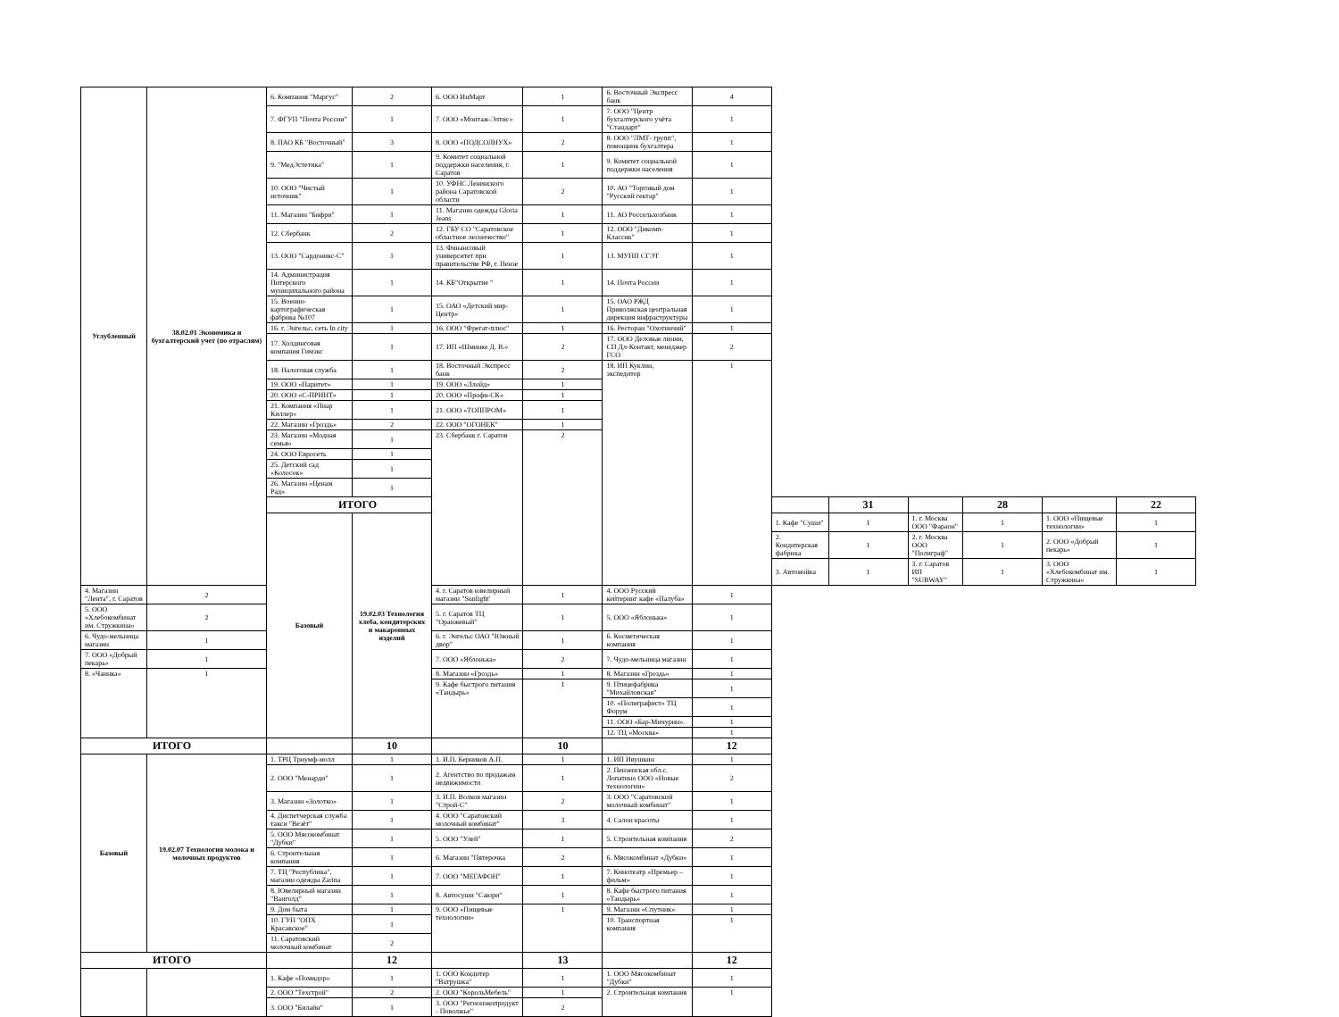| Углубленный | 38.02.01 Экономика и бухгалтерский учет (по отраслям) | 6. Компания "Маргус" | 2 | 6. ООО ИнМарт | 1 | 6. Восточный Экспресс банк | 4 | | | | | | |
| | | 7. ФГУП "Почта России" | 1 | 7. ООО «Монтаж-Элтис» | 1 | 7. ООО "Центр бухгалтерского учёта "Стандарт" | 1 | | | | | | |
| | | 8. ПАО КБ "Восточный" | 3 | 8. ООО «ПОДСОЛНУХ» | 2 | 8. ООО "ЛМТ- групп", помощник бухгалтера | 1 | | | | | | |
| | | 9. "МедЭстетика" | 1 | 9. Комитет социальной поддержки населения, г. Саратов | 1 | 9. Комитет социальной поддержки населения | 1 | | | | | | |
| | | 10. ООО "Чистый источник" | 1 | 10. УФНС Ленинского района Саратовской области | 2 | 10. АО "Торговый дом "Русский гектар" | 1 | | | | | | |
| | | 11. Магазин "Бифри" | 1 | 11. Магазин одежды Gloria Jeans | 1 | 11. АО Россельхозбанк | 1 | | | | | | |
| | | 12. Сбербанк | 2 | 12. ГБУ СО "Саратовское областное лесничество" | 1 | 12. ООО "Дикомп-Классик" | 1 | | | | | | |
| | | 13. ООО "Сардоникс-С" | 1 | 13. Финансовый университет при правительстве РФ, г. Пензе | 1 | 13. МУПП СГЭТ | 1 | | | | | | |
| | | 14. Администрация Питерского муниципального района | 1 | 14. КБ"Открытие " | 1 | 14. Почта России | 1 | | | | | | |
| | | 15. Военно-картографическая фабрика №107 | 1 | 15. ОАО «Детский мир-Центр» | 1 | 15. ОАО РЖД Приволжская центральная дирекция инфраструктуры | 1 | | | | | | |
| | | 16. г. Энгельс, сеть In city | 1 | 16. ООО "Фрегат-плюс" | 1 | 16. Ресторан "Охотничий" | 1 | | | | | | |
| | | 17. Холдинговая компания Гимэкс | 1 | 17. ИП «Шминке Д. В.» | 2 | 17. ООО Деловые линии, СП Дл-Контакт, менеджер ГСО | 2 | | | | | | |
| | | 18. Налоговая служба | 1 | 18. Восточный Экспресс банк | 2 | 18. ИП Куклин, экспедитор | 1 | | | | | | |
| | | 19. ООО «Паритет» | 1 | 19. ООО «Ллойд» | 1 | | | | | | | | |
| | | 20. ООО «С-ПРИНТ» | 1 | 20. ООО «Профи-СК» | 1 | | | | | | | | |
| | | 21. Компания «Пиар Киллер» | 1 | 21. ООО «ТОППРОМ» | 1 | | | | | | | | |
| | | 22. Магазин «Гроздь» | 2 | 22. ООО "ОГОНЕК" | 1 | | | | | | | | |
| | | 23. Магазин «Модная семья» | 1 | 23. Сбербанк г. Саратов | 2 | | | | | | | | |
| | | 24. ООО Евросеть | 1 | | | | | | | | | | |
| | | 25. Детский сад «Колосок» | 1 | | | | | | | | | | |
| | | 26. Магазин «Ценам Рад» | 1 | | | | | | | | | | |
| | | ИТОГО | | | | | | | 31 | | 28 | | 22 |
| | | Базовый | 19.02.03 Технология хлеба, кондитерских и макаронных изделий | | | | | 1. Кафе "Суши" | 1 | 1. г. Москва ООО "Фараон" | 1 | 1. ООО «Пищевые технологии» | 1 |
| | | | | | | | | 2. Кондитерская фабрика | 1 | 2. г. Москва ООО "Полиграф" | 1 | 2. ООО «Добрый пекарь» | 1 |
| | | | | | | | | 3. Автомойка | 1 | 3. г. Саратов ИП "SUBWAY" | 1 | 3. ООО «Хлебокомбинат им. Стружкина» | 1 |
| 4. Магазин "Лента", г. Саратов | 2 | | | 4. г. Саратов ювелирный магазин "Sunlight' | 1 | 4. ООО Русский кейтеринг кафе «Палуба» | 1 | | | | | | |
| 5. ООО «Хлебокомбинат им. Стружкина» | 2 | | | 5. г. Саратов ТЦ "Оранжевый" | 1 | 5. ООО «Яблонька» | 1 | | | | | | |
| 6. Чудо-мельница магазин | 1 | | | 6. г. Энгельс ОАО "Южный двор" | 1 | 6. Косметическая компания | 1 | | | | | | |
| 7. ООО «Добрый пекарь» | 1 | | | 7. ООО «Яблонька» | 2 | 7. Чудо-мельница магазин | 1 | | | | | | |
| 8. «Чаинка» | 1 | | | 8. Магазин «Гроздь» | 1 | 8. Магазин «Гроздь» | 1 | | | | | | |
| | | | | 9. Кафе быстрого питания «Тандырь» | 1 | 9. Птицефабрика "Михайловская" | 1 | | | | | | |
| | | | | | | 10. «Полиграфист» ТЦ Форум | 1 | | | | | | |
| | | | | | | 11. ООО «Бар-Мичурин». | 1 | | | | | | |
| | | | | | | 12. ТЦ «Москва» | 1 | | | | | | |
| ИТОГО | | | 10 | | 10 | | 12 | | | | | | |
| Базовый | 19.02.07 Технология молока и молочных продуктов | 1. ТРЦ Триумф-молл | 1 | 1. И.П. Берников А.П. | 1 | 1. ИП Ивушкин | 1 | | | | | | |
| | | 2. ООО "Менарди" | 1 | 2. Агентство по продажам недвижимости | 1 | 2. Пензенская обл.с. Лопатино ООО «Новые технологии» | 2 | | | | | | |
| | | 3. Магазин «Золотко» | 1 | 3. И.П. Волков магазин "Строй-С" | 2 | 3. ООО "Саратовский молочный комбинат" | 1 | | | | | | |
| | | 4. Диспетчерская служба такси "Везёт" | 1 | 4. ООО "Саратовский молочный комбинат" | 3 | 4. Салон красоты | 1 | | | | | | |
| | | 5. ООО Мясокомбинат "Дубки" | 1 | 5. ООО "Улей" | 1 | 5. Строительная компания | 2 | | | | | | |
| | | 6. Строительная компания | 1 | 6. Магазин "Пятерочка | 2 | 6. Мясокомбинат «Дубки» | 1 | | | | | | |
| | | 7. ТЦ "Республика", магазин одежды Zarina | 1 | 7. ООО "МЕГАФОН" | 1 | 7. Кинотеатр «Премьер – фильм» | 1 | | | | | | |
| | | 8. Ювелирный магазин "Ванголд" | 1 | 8. Автосуши "Саюри" | 1 | 8. Кафе быстрого питания «Тандырь» | 1 | | | | | | |
| | | 9. Дом быта | 1 | 9. ООО «Пищевые технологии» | 1 | 9. Магазин «Спутник» | 1 | | | | | | |
| | | 10. ГУП "ОПХ Красавское" | 1 | | | 10. Транспортная компания | 1 | | | | | | |
| | | 11. Саратовский молочный комбинат | 2 | | | | | | | | | | |
| ИТОГО | | | 12 | | 13 | | 12 | | | | | | |
| | | 1. Кафе «Помидор» | 1 | 1. ООО Кондитер "Ватрушка" | 1 | 1. ООО Мясокомбинат "Дубки" | 1 | | | | | | |
| | | 2. ООО "Техстрой" | 2 | 2. ООО "КорольМебель" | 1 | 2. Строительная компания | 1 | | | | | | |
| | | 3. ООО "Билайн" | 1 | 3. ООО "Регионэкопродукт - Поволжье" | 2 | | | | | | | | |